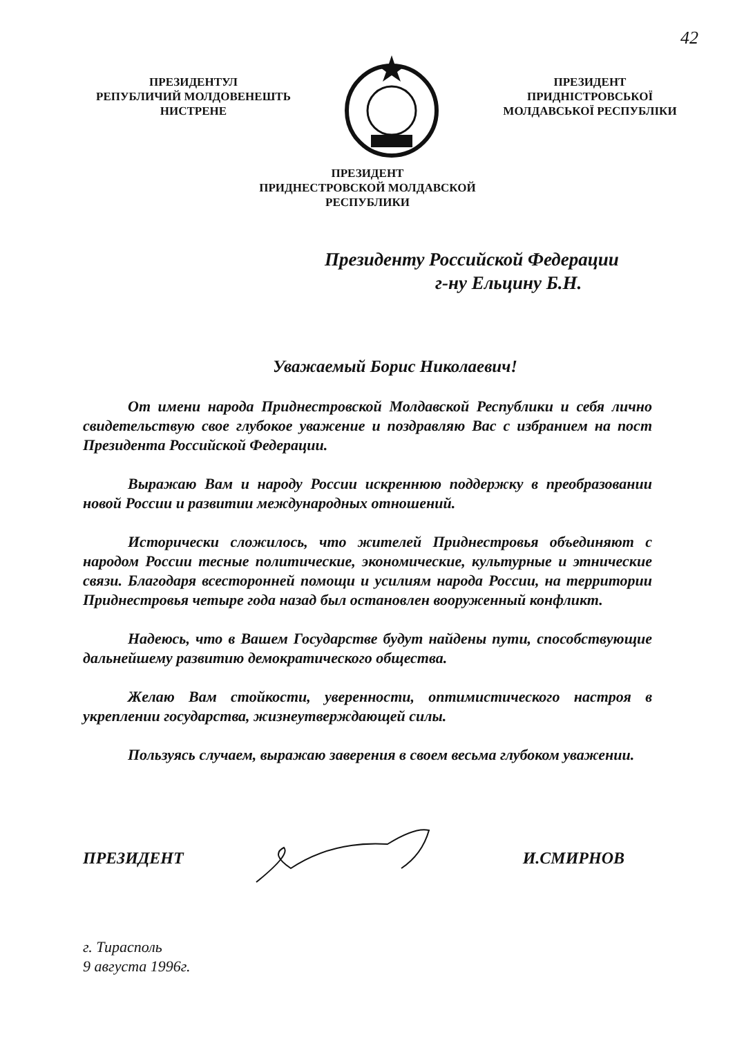42
ПРЕЗИДЕНТУЛ
РЕПУБЛИЧИЙ МОЛДОВЕНЕШТЬ
НИСТРЕНЕ
ПРЕЗИДЕНТ
ПРИДНІСТРОВСЬКОЇ
МОЛДАВСЬКОЇ РЕСПУБЛІКИ
ПРЕЗИДЕНТ
ПРИДНЕСТРОВСКОЙ МОЛДАВСКОЙ
РЕСПУБЛИКИ
Президенту Российской Федерации
г-ну Ельцину Б.Н.
Уважаемый Борис Николаевич!
От имени народа Приднестровской Молдавской Республики и себя лично свидетельствую свое глубокое уважение и поздравляю Вас с избранием на пост Президента Российской Федерации.
Выражаю Вам и народу России искреннюю поддержку в преобразовании новой России и развитии международных отношений.
Исторически сложилось, что жителей Приднестровья объединяют с народом России тесные политические, экономические, культурные и этнические связи. Благодаря всесторонней помощи и усилиям народа России, на территории Приднестровья четыре года назад был остановлен вооруженный конфликт.
Надеюсь, что в Вашем Государстве будут найдены пути, способствующие дальнейшему развитию демократического общества.
Желаю Вам стойкости, уверенности, оптимистического настроя в укреплении государства, жизнеутверждающей силы.
Пользуясь случаем, выражаю заверения в своем весьма глубоком уважении.
ПРЕЗИДЕНТ И.СМИРНОВ
г. Тирасполь
9 августа 1996г.